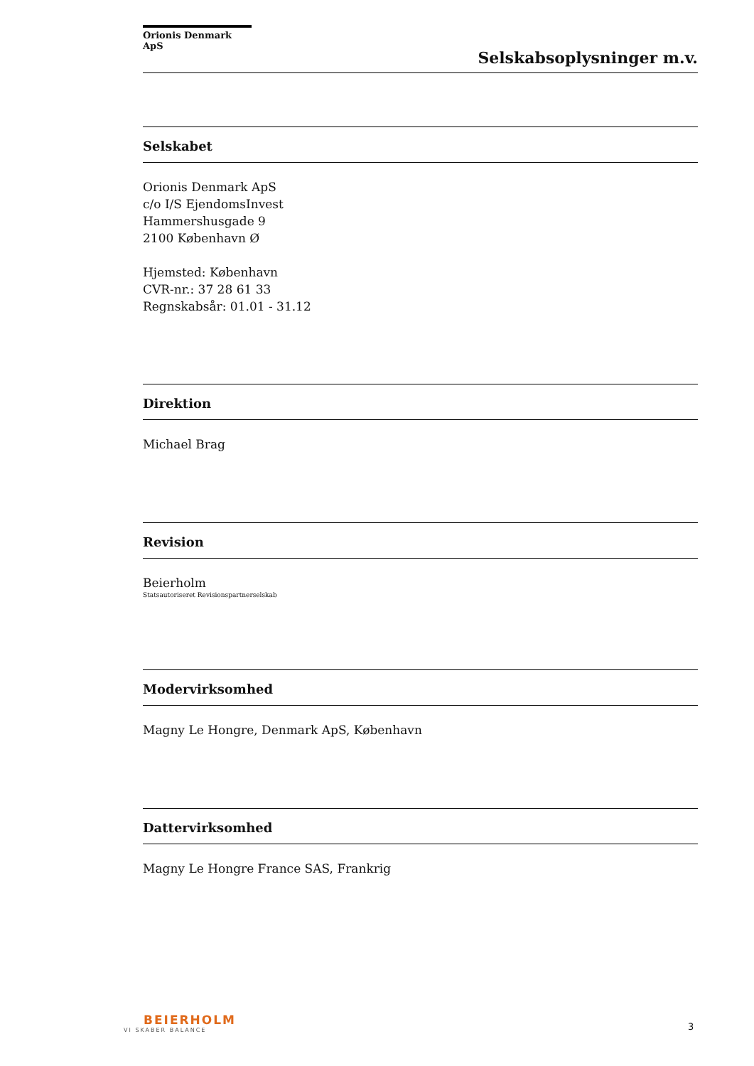Orionis Denmark ApS
Selskabsoplysninger m.v.
Selskabet
Orionis Denmark ApS
c/o I/S EjendomsInvest
Hammershusgade 9
2100 København Ø
Hjemsted: København
CVR-nr.: 37 28 61 33
Regnskabsår: 01.01 - 31.12
Direktion
Michael Brag
Revision
Beierholm
Statsautoriseret Revisionspartnerselskab
Modervirksomhed
Magny Le Hongre, Denmark ApS, København
Dattervirksomhed
Magny Le Hongre France SAS, Frankrig
BEIERHOLM
VI SKABER BALANCE
3